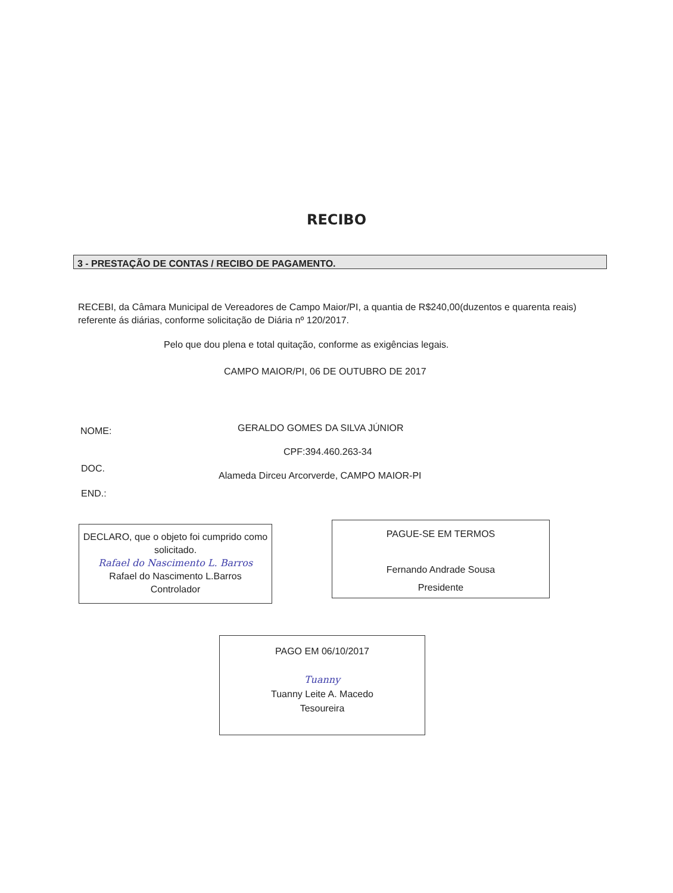RECIBO
3 - PRESTAÇÃO DE CONTAS / RECIBO DE PAGAMENTO.
RECEBI, da Câmara Municipal de Vereadores de Campo Maior/PI, a quantia de R$240,00(duzentos e quarenta reais) referente ás diárias, conforme solicitação de Diária nº 120/2017.
Pelo que dou plena e total quitação, conforme as exigências legais.
CAMPO MAIOR/PI, 06 DE OUTUBRO DE 2017
NOME: GERALDO GOMES DA SILVA JÚNIOR
CPF:394.460.263-34
DOC.
Alameda Dirceu Arcorverde, CAMPO MAIOR-PI
END.:
DECLARO, que o objeto foi cumprido como solicitado.
Rafael do Nascimento L. Barros
Rafael do Nascimento L.Barros
Controlador
PAGUE-SE EM TERMOS
Fernando Andrade Sousa
Presidente
PAGO EM 06/10/2017
Tuanny
Tuanny Leite A. Macedo
Tesoureira